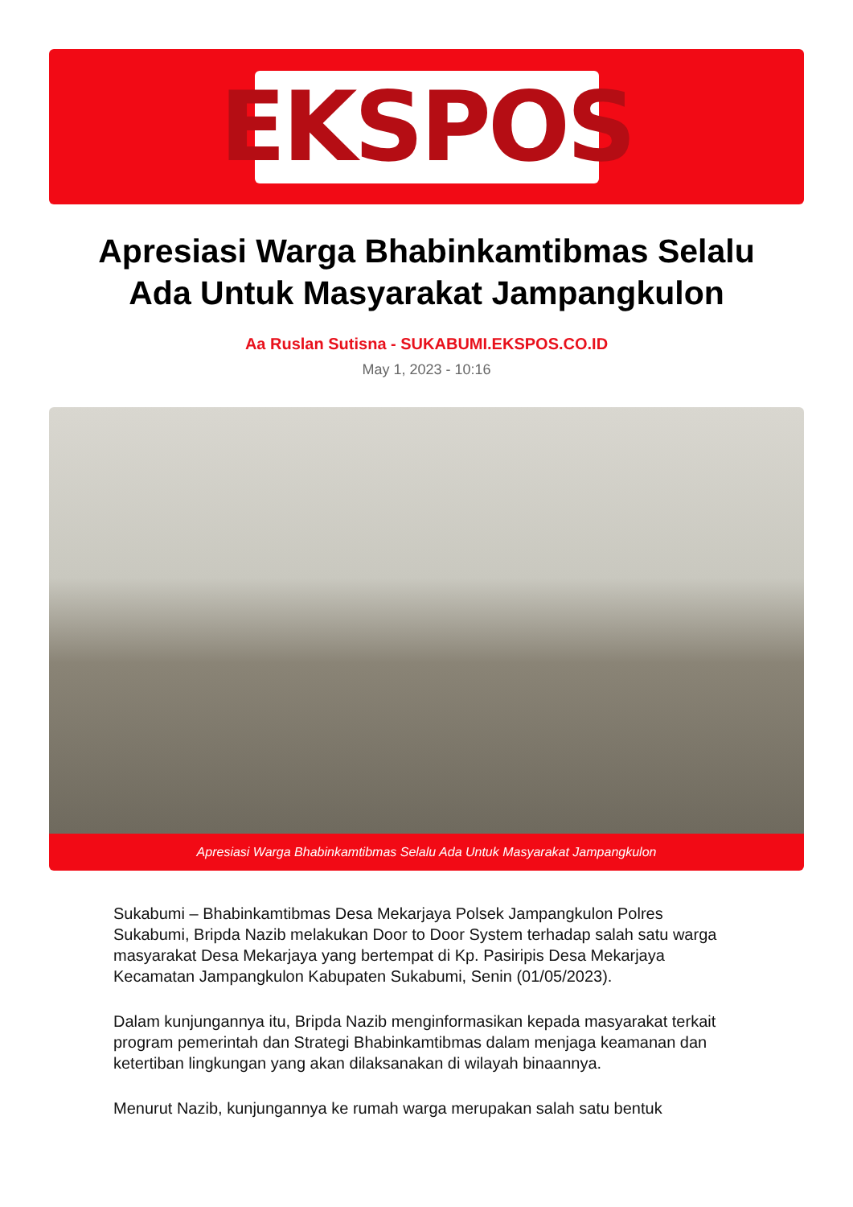EKSPOS
Apresiasi Warga Bhabinkamtibmas Selalu Ada Untuk Masyarakat Jampangkulon
Aa Ruslan Sutisna - SUKABUMI.EKSPOS.CO.ID
May 1, 2023 - 10:16
Apresiasi Warga Bhabinkamtibmas Selalu Ada Untuk Masyarakat Jampangkulon
Sukabumi – Bhabinkamtibmas Desa Mekarjaya Polsek Jampangkulon Polres Sukabumi, Bripda Nazib melakukan Door to Door System terhadap salah satu warga masyarakat Desa Mekarjaya yang bertempat di Kp. Pasiripis Desa Mekarjaya Kecamatan Jampangkulon Kabupaten Sukabumi, Senin (01/05/2023).
Dalam kunjungannya itu, Bripda Nazib menginformasikan kepada masyarakat terkait program pemerintah dan Strategi Bhabinkamtibmas dalam menjaga keamanan dan ketertiban lingkungan yang akan dilaksanakan di wilayah binaannya.
Menurut Nazib, kunjungannya ke rumah warga merupakan salah satu bentuk